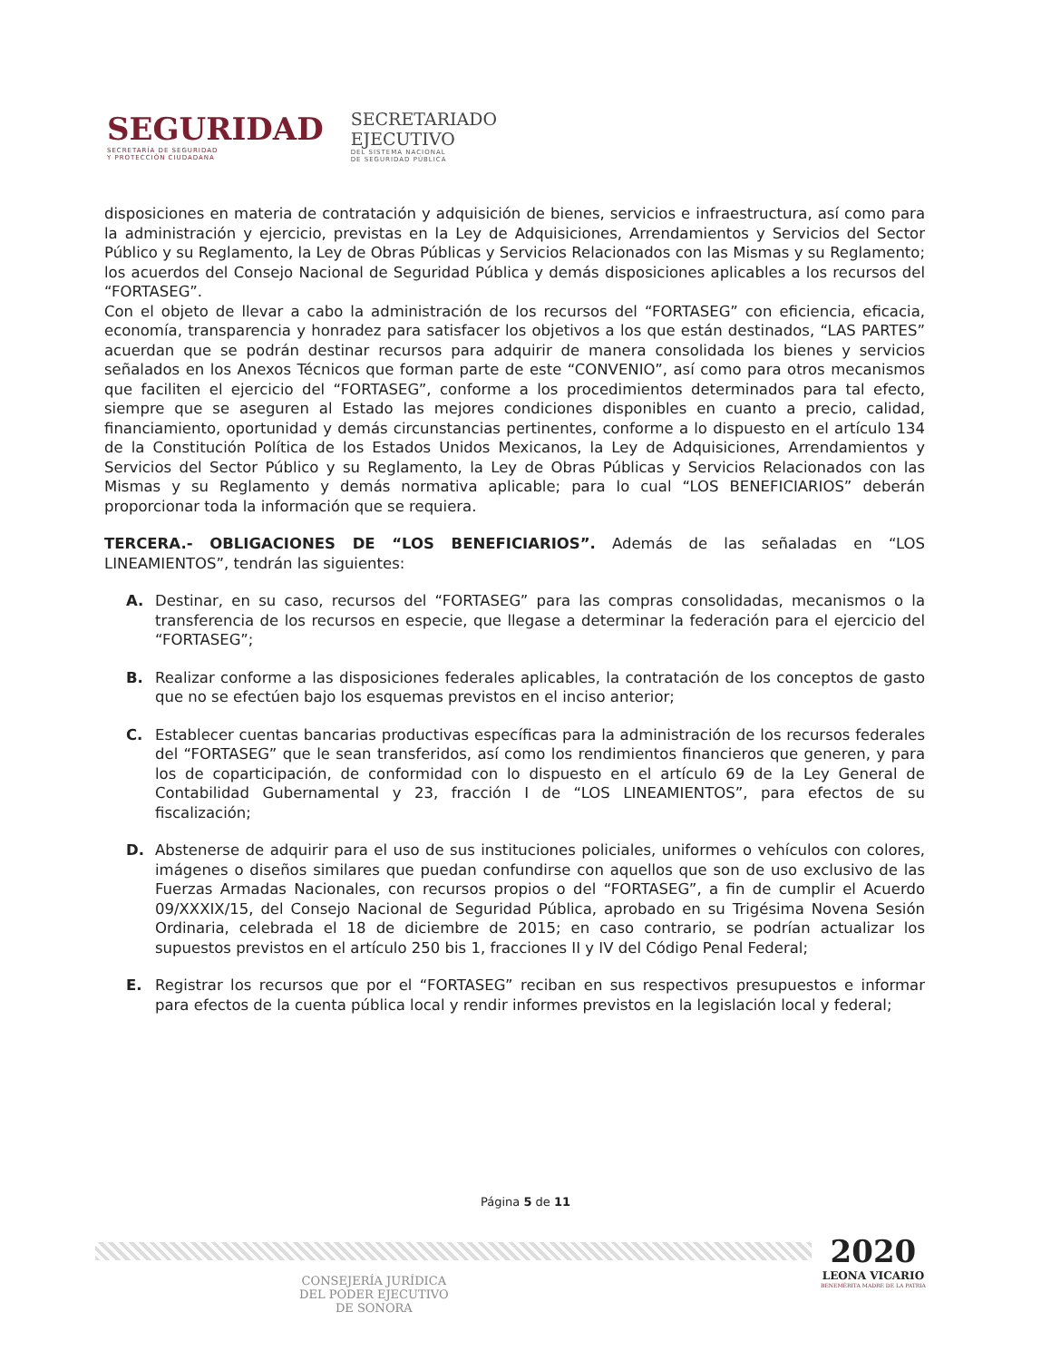SEGURIDAD
SECRETARÍA DE SEGURIDAD
Y PROTECCIÓN CIUDADANA
SECRETARIADO
EJECUTIVO
DEL SISTEMA NACIONAL
DE SEGURIDAD PÚBLICA
disposiciones en materia de contratación y adquisición de bienes, servicios e infraestructura, así como para la administración y ejercicio, previstas en la Ley de Adquisiciones, Arrendamientos y Servicios del Sector Público y su Reglamento, la Ley de Obras Públicas y Servicios Relacionados con las Mismas y su Reglamento; los acuerdos del Consejo Nacional de Seguridad Pública y demás disposiciones aplicables a los recursos del “FORTASEG”.
Con el objeto de llevar a cabo la administración de los recursos del “FORTASEG” con eficiencia, eficacia, economía, transparencia y honradez para satisfacer los objetivos a los que están destinados, “LAS PARTES” acuerdan que se podrán destinar recursos para adquirir de manera consolidada los bienes y servicios señalados en los Anexos Técnicos que forman parte de este “CONVENIO”, así como para otros mecanismos que faciliten el ejercicio del “FORTASEG”, conforme a los procedimientos determinados para tal efecto, siempre que se aseguren al Estado las mejores condiciones disponibles en cuanto a precio, calidad, financiamiento, oportunidad y demás circunstancias pertinentes, conforme a lo dispuesto en el artículo 134 de la Constitución Política de los Estados Unidos Mexicanos, la Ley de Adquisiciones, Arrendamientos y Servicios del Sector Público y su Reglamento, la Ley de Obras Públicas y Servicios Relacionados con las Mismas y su Reglamento y demás normativa aplicable; para lo cual “LOS BENEFICIARIOS” deberán proporcionar toda la información que se requiera.
TERCERA.- OBLIGACIONES DE “LOS BENEFICIARIOS”. Además de las señaladas en “LOS LINEAMIENTOS”, tendrán las siguientes:
A. Destinar, en su caso, recursos del “FORTASEG” para las compras consolidadas, mecanismos o la transferencia de los recursos en especie, que llegase a determinar la federación para el ejercicio del “FORTASEG”;
B. Realizar conforme a las disposiciones federales aplicables, la contratación de los conceptos de gasto que no se efectúen bajo los esquemas previstos en el inciso anterior;
C. Establecer cuentas bancarias productivas específicas para la administración de los recursos federales del “FORTASEG” que le sean transferidos, así como los rendimientos financieros que generen, y para los de coparticipación, de conformidad con lo dispuesto en el artículo 69 de la Ley General de Contabilidad Gubernamental y 23, fracción I de “LOS LINEAMIENTOS”, para efectos de su fiscalización;
D. Abstenerse de adquirir para el uso de sus instituciones policiales, uniformes o vehículos con colores, imágenes o diseños similares que puedan confundirse con aquellos que son de uso exclusivo de las Fuerzas Armadas Nacionales, con recursos propios o del “FORTASEG”, a fin de cumplir el Acuerdo 09/XXXIX/15, del Consejo Nacional de Seguridad Pública, aprobado en su Trigésima Novena Sesión Ordinaria, celebrada el 18 de diciembre de 2015; en caso contrario, se podrían actualizar los supuestos previstos en el artículo 250 bis 1, fracciones II y IV del Código Penal Federal;
E. Registrar los recursos que por el “FORTASEG” reciban en sus respectivos presupuestos e informar para efectos de la cuenta pública local y rendir informes previstos en la legislación local y federal;
Página 5 de 11
CONSEJERÍA JURÍDICA
DEL PODER EJECUTIVO
DE SONORA
2020
LEONA VICARIO
BENEMÉRITA MADRE DE LA PATRIA